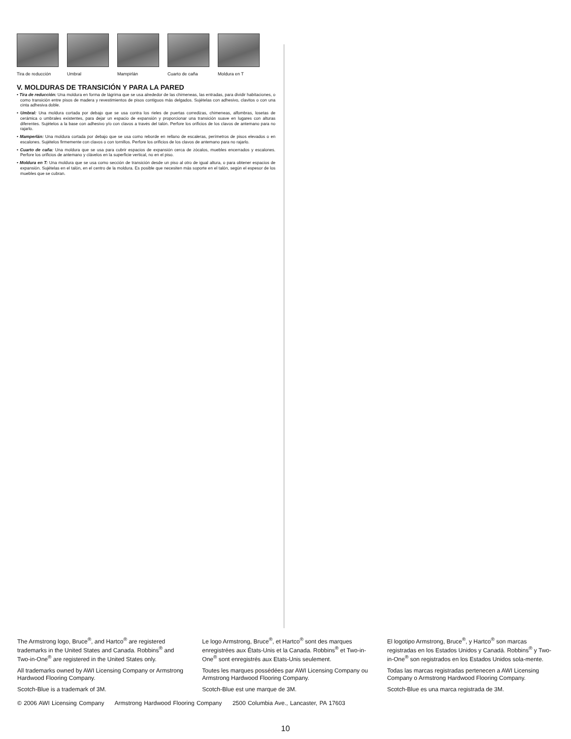Tira de reducción
Umbral Mampirlán Cuarto de caña Moldura en T
V. MOLDURAS DE TRANSICIÓN Y PARA LA PARED
• Tira de reducción: Una moldura en forma de lágrima que se usa alrededor de las chimeneas, las entradas, para dividir habitaciones, o como transición entre pisos de madera y revestimientos de pisos contiguos más delgados. Sujételas con adhesivo, clavitos o con una cinta adhesiva doble.
• Umbral: Una moldura cortada por debajo que se usa contra los rieles de puertas corredizas, chimeneas, alfombras, losetas de cerámica o umbrales existentes, para dejar un espacio de expansión y proporcionar una transición suave en lugares con alturas diferentes. Sujételos a la base con adhesivo y/o con clavos a través del talón. Perfore los orificios de los clavos de antemano para no rajarlo.
• Mamperlán: Una moldura cortada por debajo que se usa como reborde en rellano de escaleras, perímetros de pisos elevados o en escalones. Sujételos firmemente con clavos o con tornillos. Perfore los orificios de los clavos de antemano para no rajarlo.
• Cuarto de caña: Una moldura que se usa para cubrir espacios de expansión cerca de zócalos, muebles encerrados y escalones. Perfore los orificios de antemano y clávelos en la superficie vertical, no en el piso.
• Moldura en T: Una moldura que se usa como sección de transición desde un piso al otro de igual altura, o para obtener espacios de expansión. Sujételas en el talón, en el centro de la moldura. Es posible que necesiten más soporte en el talón, según el espesor de los muebles que se cubran.
The Armstrong logo, Bruce<sup>®</sup>, and Hartco<sup>®</sup> are registered trademarks in the United States and Canada. Robbins<sup>®</sup> and Two-in-One<sup>®</sup> are registered in the United States only.
All trademarks owned by AWI Licensing Company or Armstrong Hardwood Flooring Company.
Scotch-Blue is a trademark of 3M.
Le logo Armstrong, Bruce<sup>®</sup>, et Hartco<sup>®</sup> sont des marques enregistrées aux États-Unis et la Canada. Robbins<sup>®</sup> et Two-in-One<sup>®</sup> sont enregistrés aux Etats-Unis seulement.
Toutes les marques possédées par AWI Licensing Company ou Armstrong Hardwood Flooring Company.
Scotch-Blue est une marque de 3M.
El logotipo Armstrong, Bruce<sup>®</sup>, y Hartco<sup>®</sup> son marcas registradas en los Estados Unidos y Canadá. Robbins<sup>®</sup> y Two-in-One<sup>®</sup> son registrados en los Estados Unidos sola-mente.
Todas las marcas registradas pertenecen a AWI Licensing Company o Armstrong Hardwood Flooring Company.
Scotch-Blue es una marca registrada de 3M.
© 2006 AWI Licensing Company Armstrong Hardwood Flooring Company 2500 Columbia Ave., Lancaster, PA 17603
10